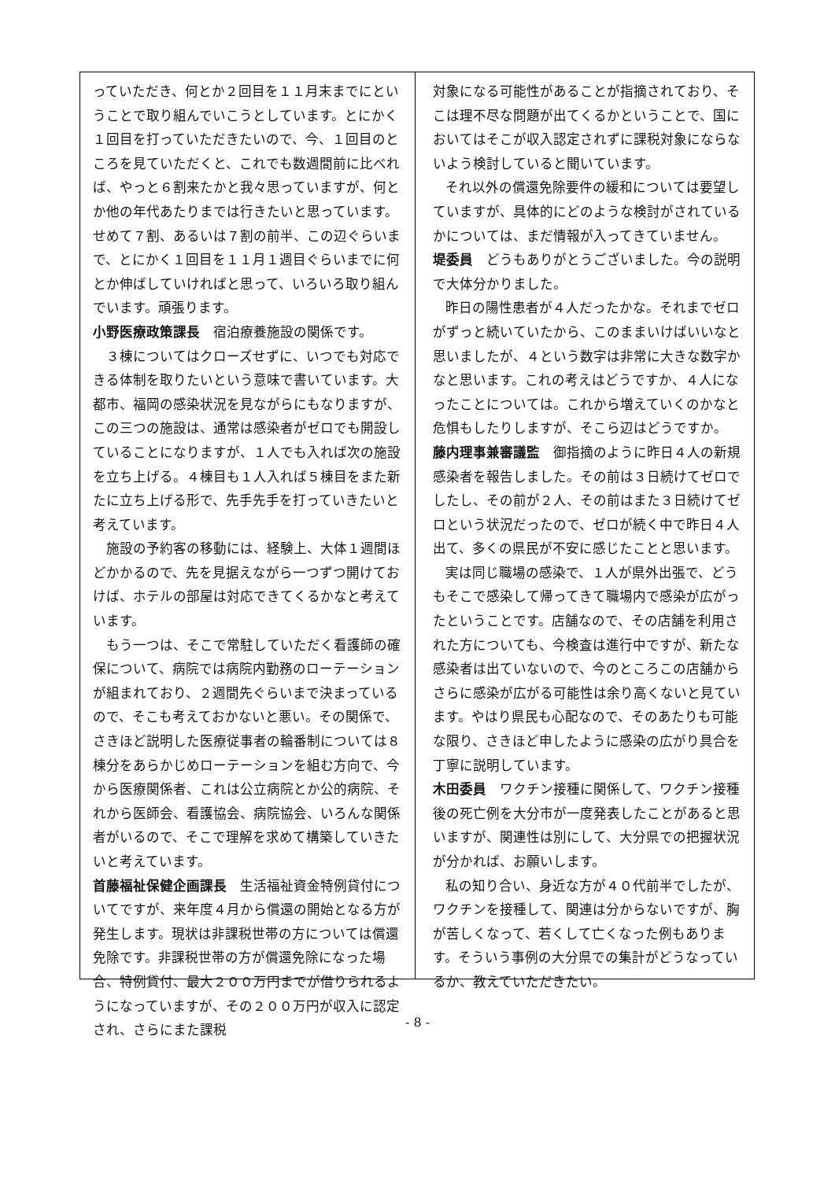っていただき、何とか２回目を１１月末までにということで取り組んでいこうとしています。とにかく１回目を打っていただきたいので、今、１回目のところを見ていただくと、これでも数週間前に比べれば、やっと６割来たかと我々思っていますが、何とか他の年代あたりまでは行きたいと思っています。せめて７割、あるいは７割の前半、この辺ぐらいまで、とにかく１回目を１１月１週目ぐらいまでに何とか伸ばしていければと思って、いろいろ取り組んでいます。頑張ります。
小野医療政策課長　宿泊療養施設の関係です。
３棟についてはクローズせずに、いつでも対応できる体制を取りたいという意味で書いています。大都市、福岡の感染状況を見ながらにもなりますが、この三つの施設は、通常は感染者がゼロでも開設していることになりますが、１人でも入れば次の施設を立ち上げる。４棟目も１人入れば５棟目をまた新たに立ち上げる形で、先手先手を打っていきたいと考えています。
施設の予約客の移動には、経験上、大体１週間ほどかかるので、先を見据えながら一つずつ開けておけば、ホテルの部屋は対応できてくるかなと考えています。
もう一つは、そこで常駐していただく看護師の確保について、病院では病院内勤務のローテーションが組まれており、２週間先ぐらいまで決まっているので、そこも考えておかないと悪い。その関係で、さきほど説明した医療従事者の輪番制については８棟分をあらかじめローテーションを組む方向で、今から医療関係者、これは公立病院とか公的病院、それから医師会、看護協会、病院協会、いろんな関係者がいるので、そこで理解を求めて構築していきたいと考えています。
首藤福祉保健企画課長　生活福祉資金特例貸付についてですが、来年度４月から償還の開始となる方が発生します。現状は非課税世帯の方については償還免除です。非課税世帯の方が償還免除になった場合、特例貸付、最大２００万円までが借りられるようになっていますが、その２００万円が収入に認定され、さらにまた課税
対象になる可能性があることが指摘されており、そこは理不尽な問題が出てくるかということで、国においてはそこが収入認定されずに課税対象にならないよう検討していると聞いています。
それ以外の償還免除要件の緩和については要望していますが、具体的にどのような検討がされているかについては、まだ情報が入ってきていません。
堤委員　どうもありがとうございました。今の説明で大体分かりました。
昨日の陽性患者が４人だったかな。それまでゼロがずっと続いていたから、このままいけばいいなと思いましたが、４という数字は非常に大きな数字かなと思います。これの考えはどうですか、４人になったことについては。これから増えていくのかなと危惧もしたりしますが、そこら辺はどうですか。
藤内理事兼審議監　御指摘のように昨日４人の新規感染者を報告しました。その前は３日続けてゼロでしたし、その前が２人、その前はまた３日続けてゼロという状況だったので、ゼロが続く中で昨日４人出て、多くの県民が不安に感じたことと思います。
実は同じ職場の感染で、１人が県外出張で、どうもそこで感染して帰ってきて職場内で感染が広がったということです。店舗なので、その店舗を利用された方についても、今検査は進行中ですが、新たな感染者は出ていないので、今のところこの店舗からさらに感染が広がる可能性は余り高くないと見ています。やはり県民も心配なので、そのあたりも可能な限り、さきほど申したように感染の広がり具合を丁寧に説明しています。
木田委員　ワクチン接種に関係して、ワクチン接種後の死亡例を大分市が一度発表したことがあると思いますが、関連性は別にして、大分県での把握状況が分かれば、お願いします。
私の知り合い、身近な方が４０代前半でしたが、ワクチンを接種して、関連は分からないですが、胸が苦しくなって、若くして亡くなった例もあります。そういう事例の大分県での集計がどうなっているか、教えていただきたい。
- 8 -